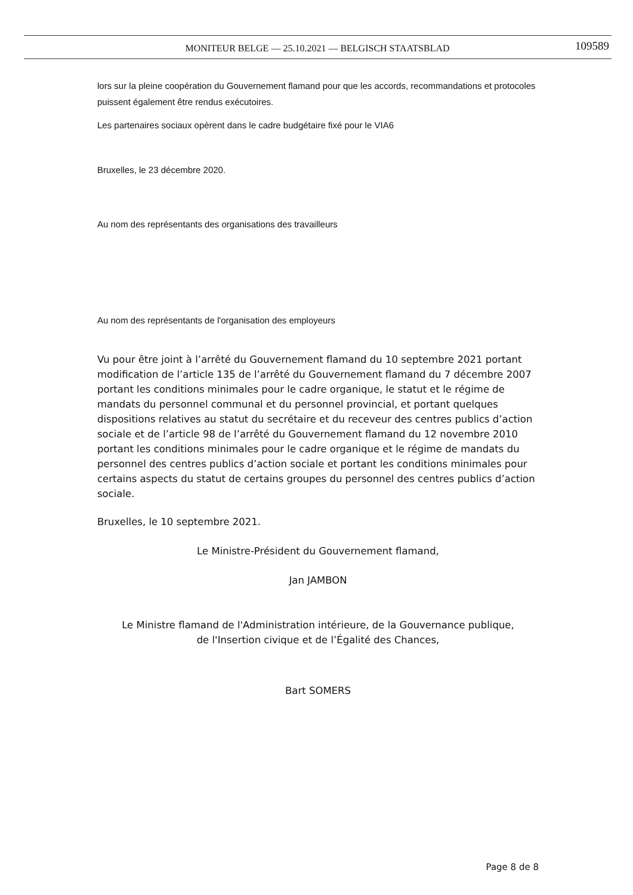MONITEUR BELGE — 25.10.2021 — BELGISCH STAATSBLAD 109589
lors sur la pleine coopération du Gouvernement flamand pour que les accords, recommandations et protocoles puissent également être rendus exécutoires.
Les partenaires sociaux opèrent dans le cadre budgétaire fixé pour le VIA6
Bruxelles, le 23 décembre 2020.
Au nom des représentants des organisations des travailleurs
Au nom des représentants de l'organisation des employeurs
Vu pour être joint à l’arrêté du Gouvernement flamand du 10 septembre 2021 portant modification de l’article 135 de l’arrêté du Gouvernement flamand du 7 décembre 2007 portant les conditions minimales pour le cadre organique, le statut et le régime de mandats du personnel communal et du personnel provincial, et portant quelques dispositions relatives au statut du secrétaire et du receveur des centres publics d’action sociale et de l’article 98 de l’arrêté du Gouvernement flamand du 12 novembre 2010 portant les conditions minimales pour le cadre organique et le régime de mandats du personnel des centres publics d’action sociale et portant les conditions minimales pour certains aspects du statut de certains groupes du personnel des centres publics d’action sociale.
Bruxelles, le 10 septembre 2021.
Le Ministre-Président du Gouvernement flamand,
Jan JAMBON
Le Ministre flamand de l'Administration intérieure, de la Gouvernance publique,
de l'Insertion civique et de l’Égalité des Chances,
Bart SOMERS
Page 8 de 8